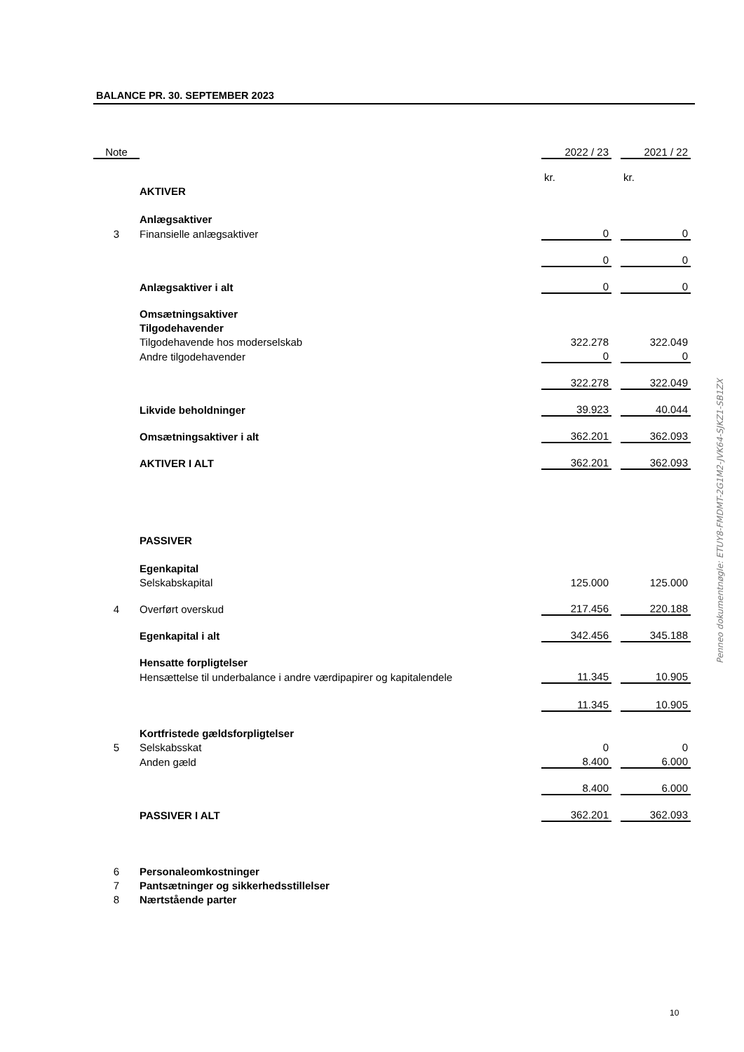BALANCE PR. 30. SEPTEMBER 2023
| Note | | 2022 / 23 | | 2021 / 22 |
| | | kr. | | kr. |
| | AKTIVER | | | |
| | Anlægsaktiver | | | |
| 3 | Finansielle anlægsaktiver | 0 | | 0 |
| | | 0 | | 0 |
| | Anlægsaktiver i alt | 0 | | 0 |
| | Omsætningsaktiver | | | |
| | Tilgodehavender | | | |
| | Tilgodehavende hos moderselskab | 322.278 | | 322.049 |
| | Andre tilgodehavender | 0 | | 0 |
| | | 322.278 | | 322.049 |
| | Likvide beholdninger | 39.923 | | 40.044 |
| | Omsætningsaktiver i alt | 362.201 | | 362.093 |
| | AKTIVER I ALT | 362.201 | | 362.093 |
| | PASSIVER | | | |
| | Egenkapital | | | |
| | Selskabskapital | 125.000 | | 125.000 |
| 4 | Overført overskud | 217.456 | | 220.188 |
| | Egenkapital i alt | 342.456 | | 345.188 |
| | Hensatte forpligtelser | | | |
| | Hensættelse til underbalance i andre værdipapirer og kapitalendele | 11.345 | | 10.905 |
| | | 11.345 | | 10.905 |
| | Kortfristede gældsforpligtelser | | | |
| 5 | Selskabsskat | 0 | | 0 |
| | Anden gæld | 8.400 | | 6.000 |
| | | 8.400 | | 6.000 |
| | PASSIVER I ALT | 362.201 | | 362.093 |
| 6 | Personaleomkostninger | | | |
| 7 | Pantsætninger og sikkerhedsstillelser | | | |
| 8 | Nærtstående parter | | | |
Penneo dokumentnøgle: ETUY8-FMDMT-2G1M2-JVK64-SJKZ1-SB1ZX
10